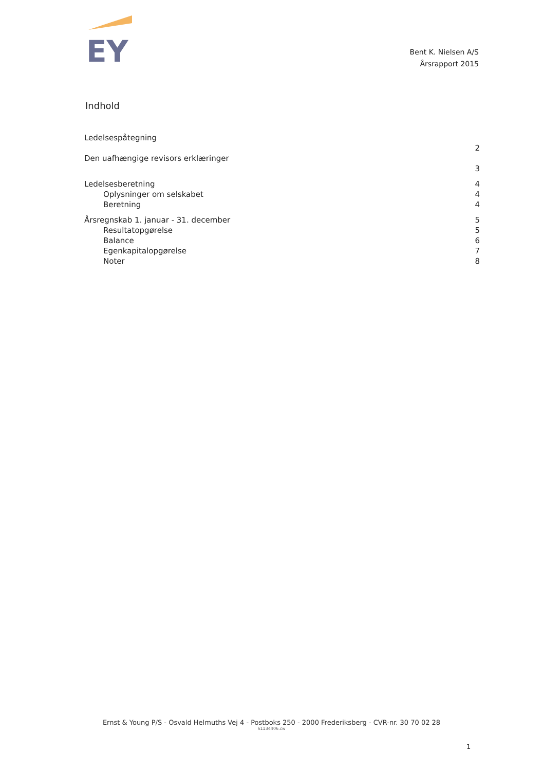EY
Bent K. Nielsen A/S
Årsrapport 2015
Indhold
Ledelsespåtegning
2
Den uafhængige revisors erklæringer
3
Ledelsesberetning 4
Oplysninger om selskabet 4
Beretning 4
Årsregnskab 1. januar - 31. december 5
Resultatopgørelse 5
Balance 6
Egenkapitalopgørelse 7
Noter 8
Ernst & Young P/S - Osvald Helmuths Vej 4 - Postboks 250 - 2000 Frederiksberg - CVR-nr. 30 70 02 28
61134406.cw
1